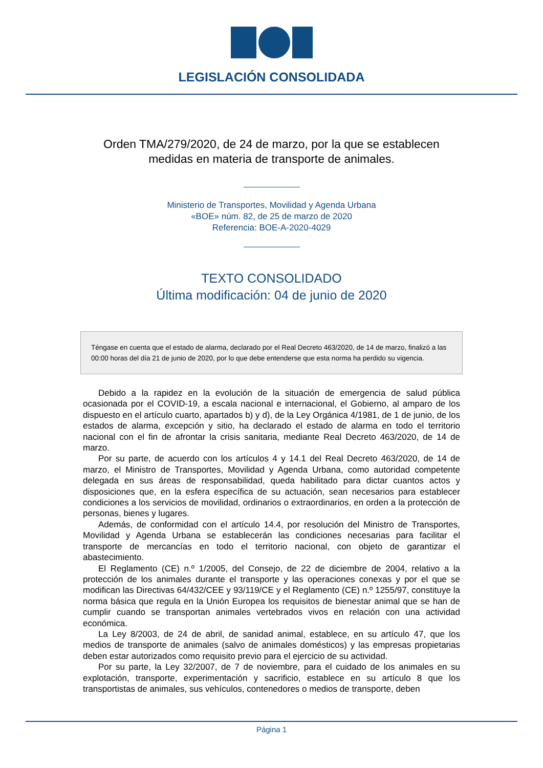LEGISLACIÓN CONSOLIDADA
Orden TMA/279/2020, de 24 de marzo, por la que se establecen medidas en materia de transporte de animales.
Ministerio de Transportes, Movilidad y Agenda Urbana
«BOE» núm. 82, de 25 de marzo de 2020
Referencia: BOE-A-2020-4029
TEXTO CONSOLIDADO
Última modificación: 04 de junio de 2020
Téngase en cuenta que el estado de alarma, declarado por el Real Decreto 463/2020, de 14 de marzo, finalizó a las 00:00 horas del día 21 de junio de 2020, por lo que debe entenderse que esta norma ha perdido su vigencia.
Debido a la rapidez en la evolución de la situación de emergencia de salud pública ocasionada por el COVID-19, a escala nacional e internacional, el Gobierno, al amparo de los dispuesto en el artículo cuarto, apartados b) y d), de la Ley Orgánica 4/1981, de 1 de junio, de los estados de alarma, excepción y sitio, ha declarado el estado de alarma en todo el territorio nacional con el fin de afrontar la crisis sanitaria, mediante Real Decreto 463/2020, de 14 de marzo.
Por su parte, de acuerdo con los artículos 4 y 14.1 del Real Decreto 463/2020, de 14 de marzo, el Ministro de Transportes, Movilidad y Agenda Urbana, como autoridad competente delegada en sus áreas de responsabilidad, queda habilitado para dictar cuantos actos y disposiciones que, en la esfera específica de su actuación, sean necesarios para establecer condiciones a los servicios de movilidad, ordinarios o extraordinarios, en orden a la protección de personas, bienes y lugares.
Además, de conformidad con el artículo 14.4, por resolución del Ministro de Transportes, Movilidad y Agenda Urbana se establecerán las condiciones necesarias para facilitar el transporte de mercancías en todo el territorio nacional, con objeto de garantizar el abastecimiento.
El Reglamento (CE) n.º 1/2005, del Consejo, de 22 de diciembre de 2004, relativo a la protección de los animales durante el transporte y las operaciones conexas y por el que se modifican las Directivas 64/432/CEE y 93/119/CE y el Reglamento (CE) n.º 1255/97, constituye la norma básica que regula en la Unión Europea los requisitos de bienestar animal que se han de cumplir cuando se transportan animales vertebrados vivos en relación con una actividad económica.
La Ley 8/2003, de 24 de abril, de sanidad animal, establece, en su artículo 47, que los medios de transporte de animales (salvo de animales domésticos) y las empresas propietarias deben estar autorizados como requisito previo para el ejercicio de su actividad.
Por su parte, la Ley 32/2007, de 7 de noviembre, para el cuidado de los animales en su explotación, transporte, experimentación y sacrificio, establece en su artículo 8 que los transportistas de animales, sus vehículos, contenedores o medios de transporte, deben
Página 1